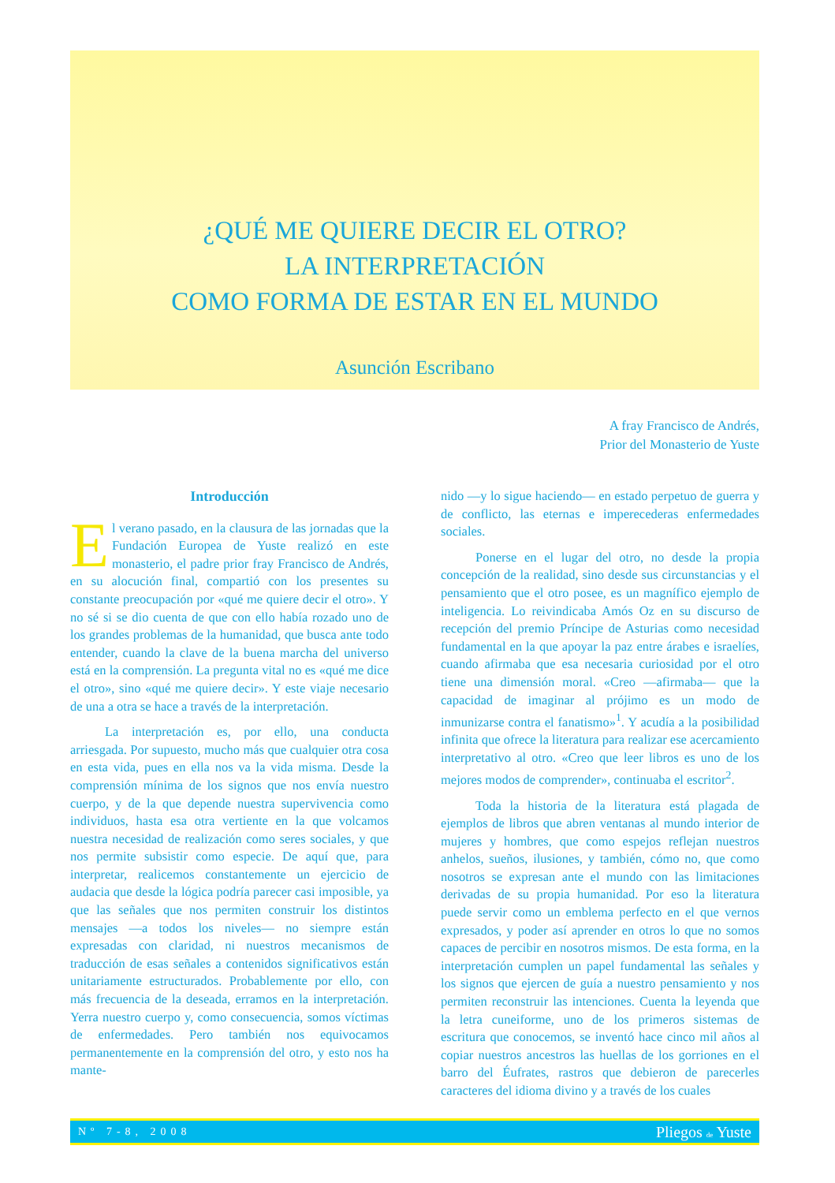¿QUÉ ME QUIERE DECIR EL OTRO?
LA INTERPRETACIÓN
COMO FORMA DE ESTAR EN EL MUNDO
Asunción Escribano
A fray Francisco de Andrés,
Prior del Monasterio de Yuste
Introducción
El verano pasado, en la clausura de las jornadas que la Fundación Europea de Yuste realizó en este monasterio, el padre prior fray Francisco de Andrés, en su alocución final, compartió con los presentes su constante preocupación por «qué me quiere decir el otro». Y no sé si se dio cuenta de que con ello había rozado uno de los grandes problemas de la humanidad, que busca ante todo entender, cuando la clave de la buena marcha del universo está en la comprensión. La pregunta vital no es «qué me dice el otro», sino «qué me quiere decir». Y este viaje necesario de una a otra se hace a través de la interpretación.
La interpretación es, por ello, una conducta arriesgada. Por supuesto, mucho más que cualquier otra cosa en esta vida, pues en ella nos va la vida misma. Desde la comprensión mínima de los signos que nos envía nuestro cuerpo, y de la que depende nuestra supervivencia como individuos, hasta esa otra vertiente en la que volcamos nuestra necesidad de realización como seres sociales, y que nos permite subsistir como especie. De aquí que, para interpretar, realicemos constantemente un ejercicio de audacia que desde la lógica podría parecer casi imposible, ya que las señales que nos permiten construir los distintos mensajes —a todos los niveles— no siempre están expresadas con claridad, ni nuestros mecanismos de traducción de esas señales a contenidos significativos están unitariamente estructurados. Probablemente por ello, con más frecuencia de la deseada, erramos en la interpretación. Yerra nuestro cuerpo y, como consecuencia, somos víctimas de enfermedades. Pero también nos equivocamos permanentemente en la comprensión del otro, y esto nos ha mante-
nido —y lo sigue haciendo— en estado perpetuo de guerra y de conflicto, las eternas e imperecederas enfermedades sociales.
Ponerse en el lugar del otro, no desde la propia concepción de la realidad, sino desde sus circunstancias y el pensamiento que el otro posee, es un magnífico ejemplo de inteligencia. Lo reivindicaba Amós Oz en su discurso de recepción del premio Príncipe de Asturias como necesidad fundamental en la que apoyar la paz entre árabes e israelíes, cuando afirmaba que esa necesaria curiosidad por el otro tiene una dimensión moral. «Creo —afirmaba— que la capacidad de imaginar al prójimo es un modo de inmunizarse contra el fanatismo»<sup>1</sup>. Y acudía a la posibilidad infinita que ofrece la literatura para realizar ese acercamiento interpretativo al otro. «Creo que leer libros es uno de los mejores modos de comprender», continuaba el escritor<sup>2</sup>.
Toda la historia de la literatura está plagada de ejemplos de libros que abren ventanas al mundo interior de mujeres y hombres, que como espejos reflejan nuestros anhelos, sueños, ilusiones, y también, cómo no, que como nosotros se expresan ante el mundo con las limitaciones derivadas de su propia humanidad. Por eso la literatura puede servir como un emblema perfecto en el que vernos expresados, y poder así aprender en otros lo que no somos capaces de percibir en nosotros mismos. De esta forma, en la interpretación cumplen un papel fundamental las señales y los signos que ejercen de guía a nuestro pensamiento y nos permiten reconstruir las intenciones. Cuenta la leyenda que la letra cuneiforme, uno de los primeros sistemas de escritura que conocemos, se inventó hace cinco mil años al copiar nuestros ancestros las huellas de los gorriones en el barro del Éufrates, rastros que debieron de parecerles caracteres del idioma divino y a través de los cuales
Nº 7-8, 2008 Pliegos de Yuste